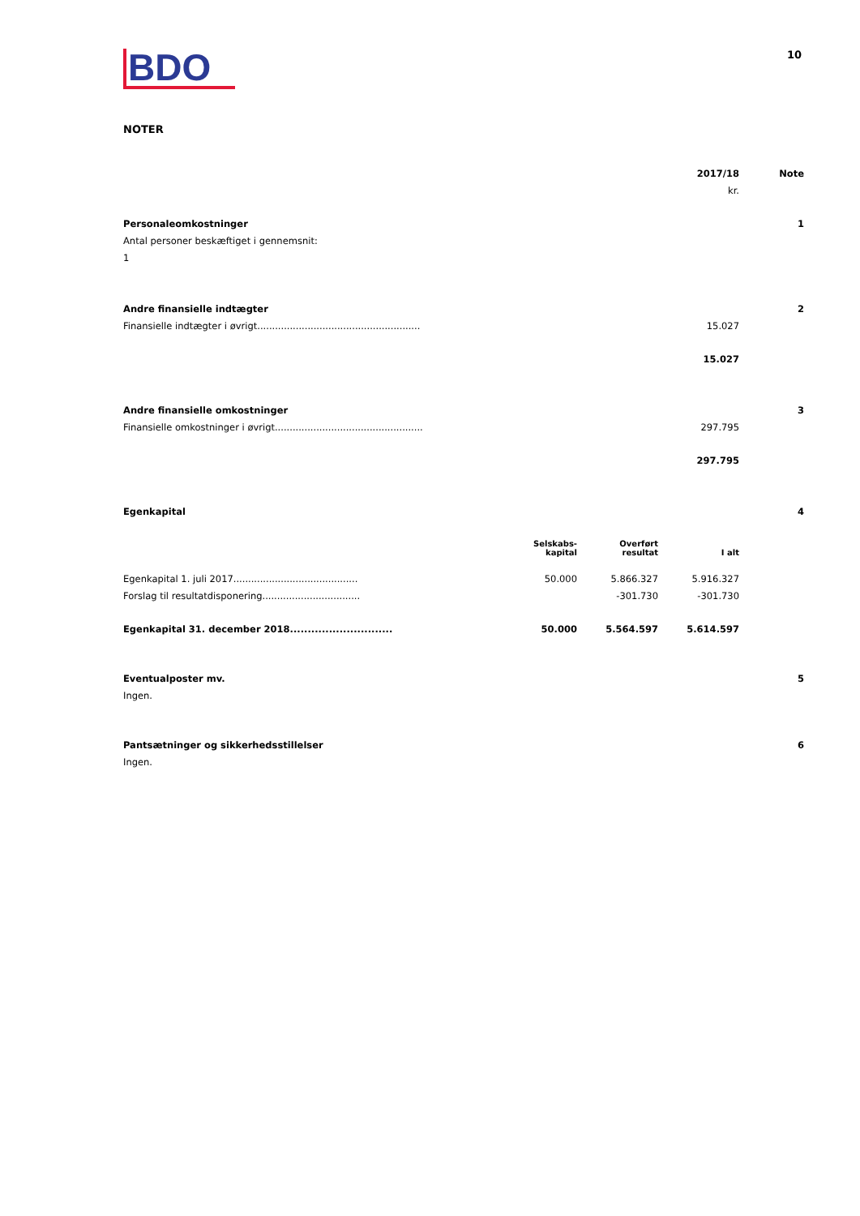BDO
10
NOTER
| | 2017/18 | Note |
| | kr. | |
| Personaleomkostninger | | 1 |
| Antal personer beskæftiget i gennemsnit: | | |
| 1 | | |
| Andre finansielle indtægter | | 2 |
| Finansielle indtægter i øvrigt....................................................... | 15.027 | |
| | 15.027 | |
| Andre finansielle omkostninger | | 3 |
| Finansielle omkostninger i øvrigt.................................................. | 297.795 | |
| | 297.795 | |
| Egenkapital | | 4 |
| | Selskabs- kapital | Overført resultat | I alt |
| Egenkapital 1. juli 2017.......................................... | 50.000 | 5.866.327 | 5.916.327 |
| Forslag til resultatdisponering................................. | | -301.730 | -301.730 |
| Egenkapital 31. december 2018............................. | 50.000 | 5.564.597 | 5.614.597 |
| Eventualposter mv. | 5 |
| Ingen. | |
| Pantsætninger og sikkerhedsstillelser | 6 |
| Ingen. | |